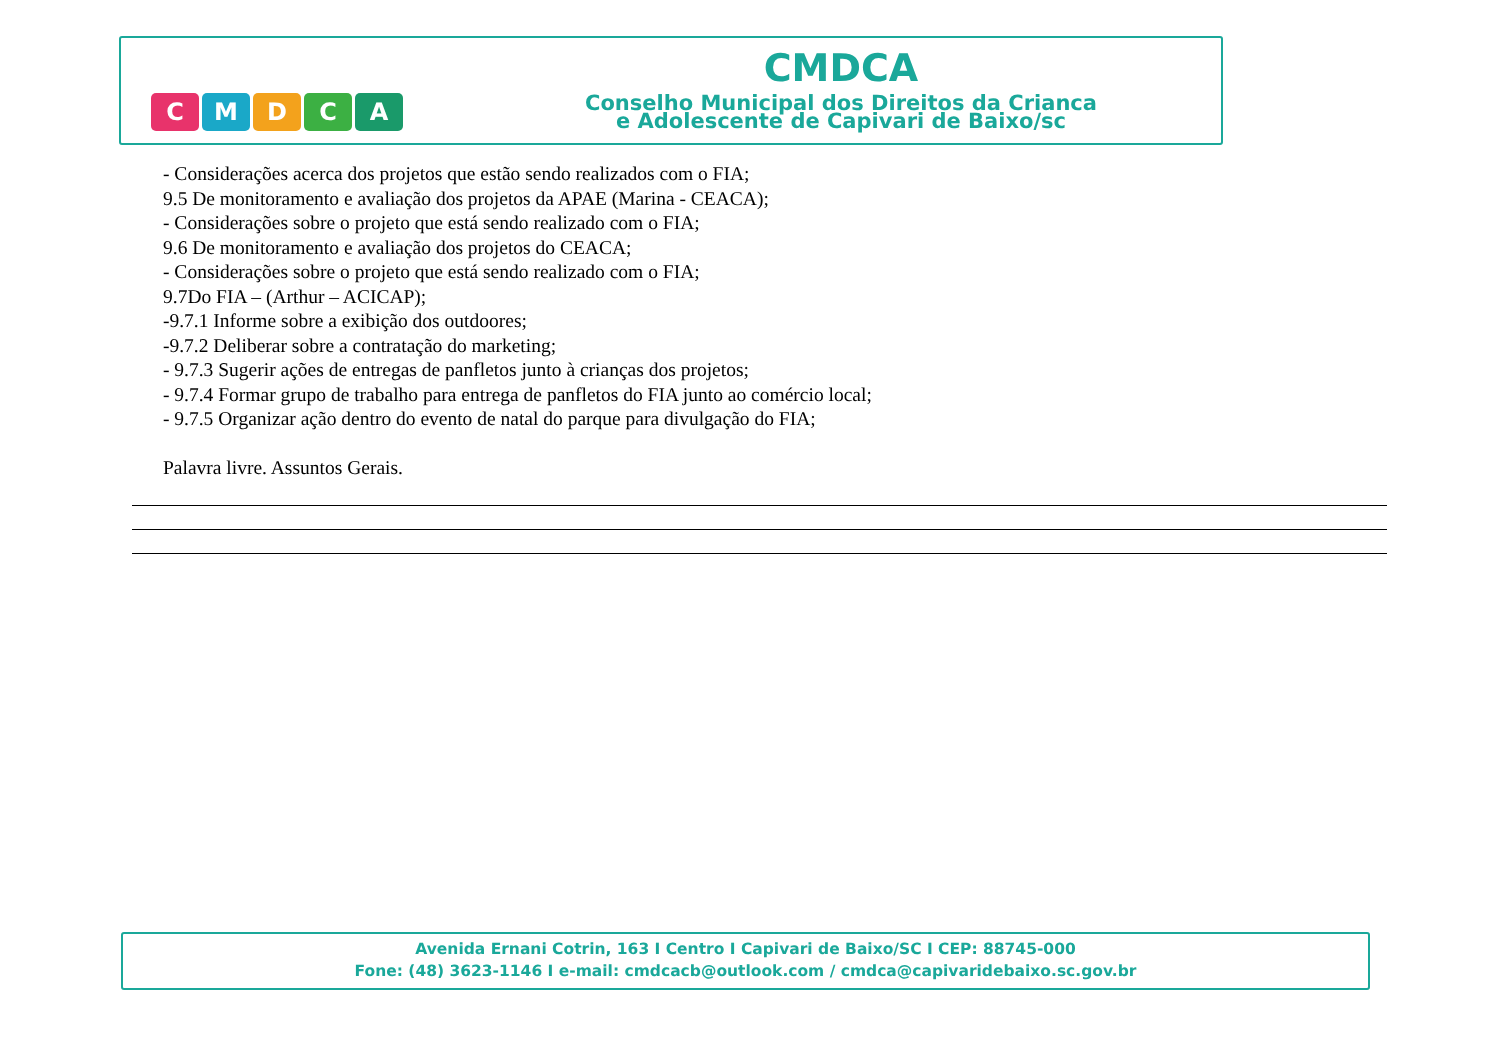C
M
D
C
A
CMDCA
Conselho Municipal dos Direitos da Crianca
e Adolescente de Capivari de Baixo/sc
- Considerações acerca dos projetos que estão sendo realizados com o FIA;
9.5 De monitoramento e avaliação dos projetos da APAE (Marina - CEACA);
- Considerações sobre o projeto que está sendo realizado com o FIA;
9.6 De monitoramento e avaliação dos projetos do CEACA;
- Considerações sobre o projeto que está sendo realizado com o FIA;
9.7Do FIA – (Arthur – ACICAP);
-9.7.1 Informe sobre a exibição dos outdoores;
-9.7.2 Deliberar sobre a contratação do marketing;
- 9.7.3 Sugerir ações de entregas de panfletos junto à crianças dos projetos;
- 9.7.4 Formar grupo de trabalho para entrega de panfletos do FIA junto ao comércio local;
- 9.7.5 Organizar ação dentro do evento de natal do parque para divulgação do FIA;
Palavra livre. Assuntos Gerais.
Avenida Ernani Cotrin, 163 I Centro I Capivari de Baixo/SC I CEP: 88745-000
Fone: (48) 3623-1146 I e-mail: cmdcacb@outlook.com / cmdca@capivaridebaixo.sc.gov.br